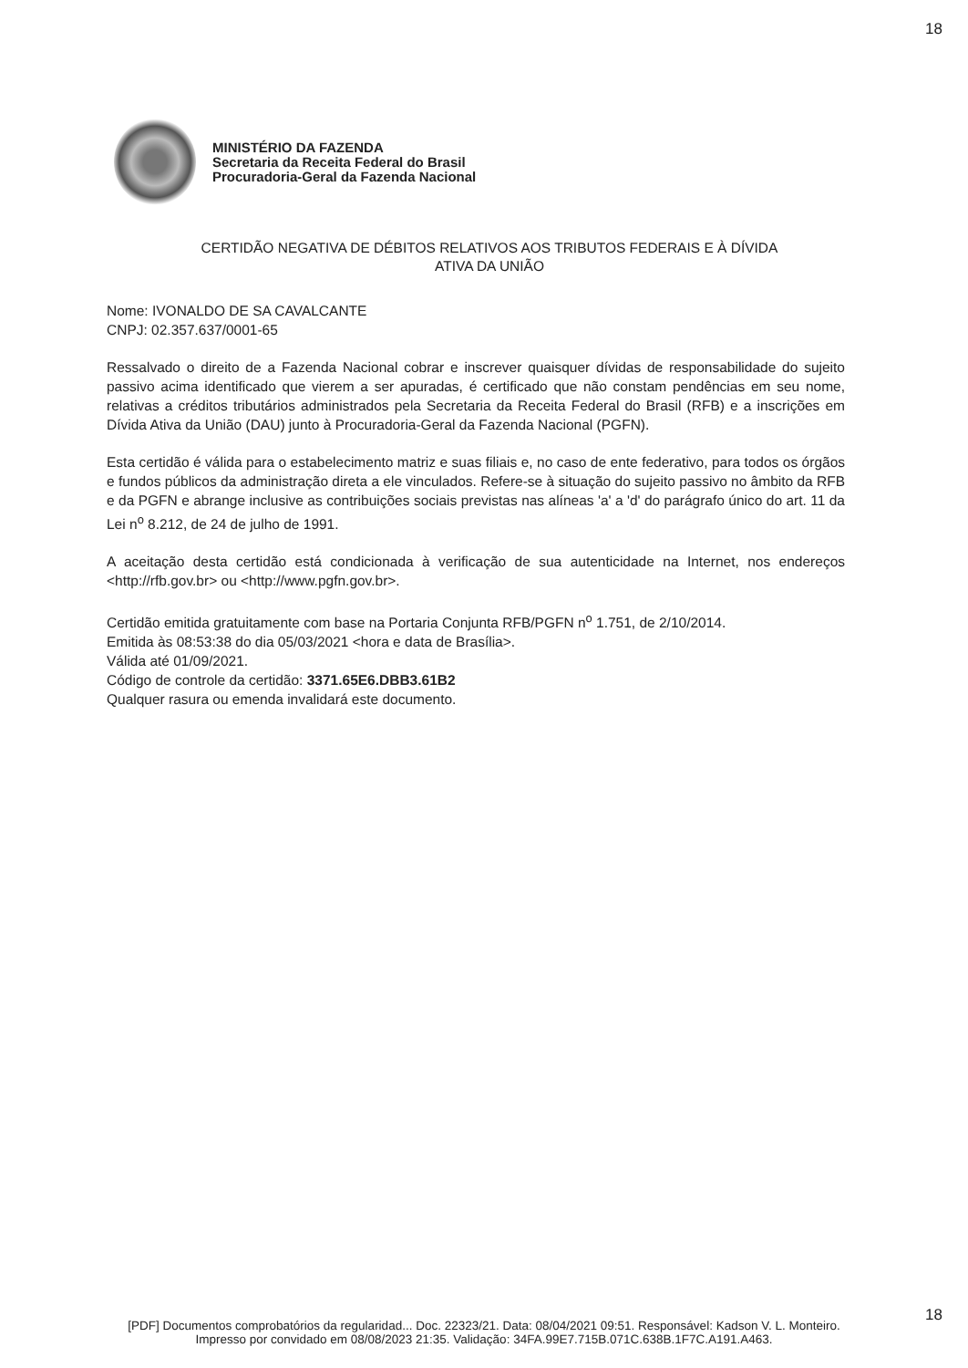18
MINISTÉRIO DA FAZENDA
Secretaria da Receita Federal do Brasil
Procuradoria-Geral da Fazenda Nacional
CERTIDÃO NEGATIVA DE DÉBITOS RELATIVOS AOS TRIBUTOS FEDERAIS E À DÍVIDA
ATIVA DA UNIÃO
Nome: IVONALDO DE SA CAVALCANTE
CNPJ: 02.357.637/0001-65
Ressalvado o direito de a Fazenda Nacional cobrar e inscrever quaisquer dívidas de responsabilidade do sujeito passivo acima identificado que vierem a ser apuradas, é certificado que não constam pendências em seu nome, relativas a créditos tributários administrados pela Secretaria da Receita Federal do Brasil (RFB) e a inscrições em Dívida Ativa da União (DAU) junto à Procuradoria-Geral da Fazenda Nacional (PGFN).
Esta certidão é válida para o estabelecimento matriz e suas filiais e, no caso de ente federativo, para todos os órgãos e fundos públicos da administração direta a ele vinculados. Refere-se à situação do sujeito passivo no âmbito da RFB e da PGFN e abrange inclusive as contribuições sociais previstas nas alíneas 'a' a 'd' do parágrafo único do art. 11 da Lei n<sup>o</sup> 8.212, de 24 de julho de 1991.
A aceitação desta certidão está condicionada à verificação de sua autenticidade na Internet, nos endereços <http://rfb.gov.br> ou <http://www.pgfn.gov.br>.
Certidão emitida gratuitamente com base na Portaria Conjunta RFB/PGFN n<sup>o</sup> 1.751, de 2/10/2014.
Emitida às 08:53:38 do dia 05/03/2021 <hora e data de Brasília>.
Válida até 01/09/2021.
Código de controle da certidão: 3371.65E6.DBB3.61B2
Qualquer rasura ou emenda invalidará este documento.
18
[PDF] Documentos comprobatórios da regularidad... Doc. 22323/21. Data: 08/04/2021 09:51. Responsável: Kadson V. L. Monteiro.
Impresso por convidado em 08/08/2023 21:35. Validação: 34FA.99E7.715B.071C.638B.1F7C.A191.A463.